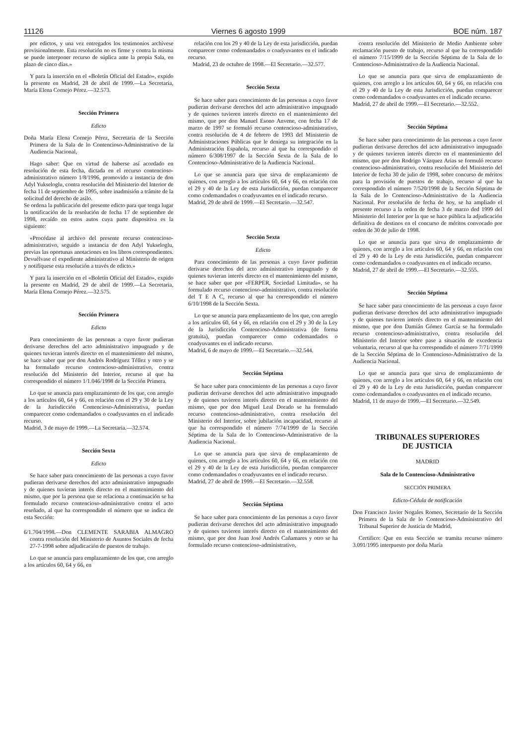11126 Viernes 6 agosto 1999 BOE núm. 187
por edictos, y una vez entregados los testimonios archívese provisionalmente. Esta resolución no es firme y contra la misma se puede interponer recurso de súplica ante la propia Sala, en plazo de cinco días.»
Y para la inserción en el «Boletín Oficial del Estado», expido la presente en Madrid, 28 de abril de 1999.—La Secretaria, María Elena Cornejo Pérez.—32.573.
Sección Primera
Edicto
Doña María Elena Cornejo Pérez, Secretaria de la Sección Primera de la Sala de lo Contencioso-Administrativo de la Audiencia Nacional,
Hago saber: Que en virtud de haberse así acordado en resolución de esta fecha, dictada en el recurso contencioso-administrativo número 1/8/1996, promovido a instancia de don Adyl Yukseloglu, contra resolución del Ministerio del Interior de fecha 11 de septiembre de 1995, sobre inadmisión a trámite de la solicitud del derecho de asilo.
Se ordena la publicación del presente edicto para que tenga lugar la notificación de la resolución de fecha 17 de septiembre de 1998, recaído en estos autos cuya parte dispositiva es la siguiente:
«Procédase al archivo del presente recurso contencioso-administrativo, seguido a instancia de don Adyl Yukseloglu, previas las oportunas anotaciones en los libros correspondientes. Devuélvase el expediente administrativo al Ministerio de origen y notifíquese esta resolución a través de edicto.»
Y para la inserción en el «Boletín Oficial del Estado», expido la presente en Madrid, 29 de abril de 1999.—La Secretaria, María Elena Cornejo Pérez.—32.575.
Sección Primera
Edicto
Para conocimiento de las personas a cuyo favor pudieran derivarse derechos del acto administrativo impugnado y de quienes tuvieran interés directo en el mantenimiento del mismo, se hace saber que por don Andrés Rodríguez Téllez y otro y se ha formulado recurso contencioso-administrativo, contra resolución del Ministerio del Interior, recurso al que ha correspondido el número 1/1.046/1998 de la Sección Primera.
Lo que se anuncia para emplazamiento de los que, con arreglo a los artículos 60, 64 y 66, en relación con el 29 y 30 de la Ley de la Jurisdicción Contencioso-Administrativa, puedan comparecer como codemandados o coadyuvantes en el indicado recurso.
Madrid, 3 de mayo de 1999.—La Secretaria.—32.574.
Sección Sexta
Edicto
Se hace saber para conocimiento de las personas a cuyo favor pudieran derivarse derechos del acto administrativo impugnado y de quienes tuvieran interés directo en el mantenimiento del mismo, que por la persona que se relaciona a continuación se ha formulado recurso contencioso-administrativo contra el acto reseñado, al que ha correspondido el número que se indica de esta Sección:
6/1.704/1998.—Don CLEMENTE SARABIA ALMAGRO contra resolución del Ministerio de Asuntos Sociales de fecha 27-7-1998 sobre adjudicación de puestos de trabajo.
Lo que se anuncia para emplazamiento de los que, con arreglo a los artículos 60, 64 y 66, en
relación con los 29 y 40 de la Ley de esta jurisdicción, puedan comparecer como codemandados o coadyuvantes en el indicado recurso.
Madrid, 23 de octubre de 1998.—El Secretario.—32.577.
Sección Sexta
Se hace saber para conocimiento de las personas a cuyo favor pudieran derivarse derechos del acto administrativo impugnado y de quienes tuvieren interés directo en el mantenimiento del mismo, que por don Manuel Esono Anvene, con fecha 17 de marzo de 1997 se formuló recurso contencioso-administrativo, contra resolución de 4 de febrero de 1993 del Ministerio de Administraciones Públicas que le deniega su integración en la Administración Española, recurso al que ha correspondido el número 6/308/1997 de la Sección Sexta de la Sala de lo Contencioso-Administrativo de la Audiencia Nacional.
Lo que se anuncia para que sirva de emplazamiento de quienes, con arreglo a los artículos 60, 64 y 66, en relación con el 29 y 40 de la Ley de esta Jurisdicción, puedan comparecer como codemandados o coadyuvantes en el indicado recurso.
Madrid, 29 de abril de 1999.—El Secretario.—32.547.
Sección Sexta
Edicto
Para conocimiento de las personas a cuyo favor pudieran derivarse derechos del acto administrativo impugnado y de quienes tuvieran interés directo en el mantenimiento del mismo, se hace saber que por «FERPER, Sociedad Limitada», se ha formulado recurso contencioso-administrativo, contra resolución del T E A C, recurso al que ha correspondido el número 6/10/1998 de la Sección Sexta.
Lo que se anuncia para emplazamiento de los que, con arreglo a los artículos 60, 64 y 66, en relación con el 29 y 30 de la Ley de la Jurisdicción Contencioso-Administrativa (de forma gratuita), puedan comparecer como codemandados o coadyuvantes en el indicado recurso.
Madrid, 6 de mayo de 1999.—El Secretario.—32.544.
Sección Séptima
Se hace saber para conocimiento de las personas a cuyo favor pudieran derivarse derechos del acto administrativo impugnado y de quienes tuvieren interés directo en el mantenimiento del mismo, que por don Miguel Leal Dorado se ha formulado recurso contencioso-administrativo, contra resolución del Ministerio del Interior, sobre jubilación incapacidad, recurso al que ha correspondido el número 7/74/1999 de la Sección Séptima de la Sala de lo Contencioso-Administrativo de la Audiencia Nacional.
Lo que se anuncia para que sirva de emplazamiento de quienes, con arreglo a los artículos 60, 64 y 66, en relación con el 29 y 40 de la Ley de esta Jurisdicción, puedan comparecer como codemandados o coadyuvantes en el indicado recurso.
Madrid, 27 de abril de 1999.—El Secretario.—32.558.
Sección Séptima
Se hace saber para conocimiento de las personas a cuyo favor pudieran derivarse derechos del acto administrativo impugnado y de quienes tuvieren interés directo en el mantenimiento del mismo, que por don Juan José Andrés Cañamares y otro se ha formulado recurso contencioso-administrativo,
contra resolución del Ministerio de Medio Ambiente sobre reclamación puesto de trabajo, recurso al que ha correspondido el número 7/15/1999 de la Sección Séptima de la Sala de lo Contencioso-Administrativo de la Audiencia Nacional.
Lo que se anuncia para que sirva de emplazamiento de quienes, con arreglo a los artículos 60, 64 y 66, en relación con el 29 y 40 de la Ley de esta Jurisdicción, puedan comparecer como codemandados o coadyuvantes en el indicado recurso.
Madrid, 27 de abril de 1999.—El Secretario.—32.552.
Sección Séptima
Se hace saber para conocimiento de las personas a cuyo favor pudieran derivarse derechos del acto administrativo impugnado y de quienes tuvieren interés directo en el mantenimiento del mismo, que por don Rodrigo Vázquez Arias se formuló recurso contencioso-administrativo, contra resolución del Ministerio del Interior de fecha 30 de julio de 1998, sobre concurso de méritos para la provisión de puestos de trabajo, recurso al que ha correspondido el número 7/520/1998 de la Sección Séptima de la Sala de lo Contencioso-Administrativo de la Audiencia Nacional. Por resolución de fecha de hoy, se ha ampliado el presente recurso a la orden de fecha 3 de marzo ded 1999 del Ministerio del Interior por la que se hace pública la adjudicación definitiva de destinos en el concurso de méritos convocado por orden de 30 de julio de 1998.
Lo que se anuncia para que sirva de emplazamiento de quienes, con arreglo a los artículos 60, 64 y 66, en relación con el 29 y 40 de la Ley de esta Jurisdicción, puedan comparecer como codemandados o coadyuvantes en el indicado recurso.
Madrid, 27 de abril de 1999.—El Secretario.—32.555.
Sección Séptima
Se hace saber para conocimiento de las personas a cuyo favor pudieran derivarse derechos del acto administrativo impugnado y de quienes tuvieren interés directo en el mantenimiento del mismo, que por don Damián Gómez García se ha formulado recurso contencioso-administrativo, contra resolución del Ministerio del Interior sobre pase a situación de excedencia voluntaria, recurso al que ha correspondido el número 7/71/1999 de la Sección Séptima de lo Contencioso-Administrativo de la Audiencia Nacional.
Lo que se anuncia para que sirva de emplazamiento de quienes, con arreglo a los artículos 60, 64 y 66, en relación con el 29 y 40 de la Ley de esta Jurisdicción, puedan comparecer como codemandados o coadyuvantes en el indicado recurso.
Madrid, 11 de mayo de 1999.—El Secretario.—32.549.
TRIBUNALES SUPERIORES
DE JUSTICIA
MADRID
Sala de lo Contencioso-Administrativo
SECCIÓN PRIMERA
Edicto-Cédula de notificación
Don Francisco Javier Nogales Romeo, Secretario de la Sección Primera de la Sala de lo Contencioso-Administrativo del Tribunal Superior de Justicia de Madrid,
Certifico: Que en esta Sección se tramita recurso número 3.091/1995 interpuesto por doña María